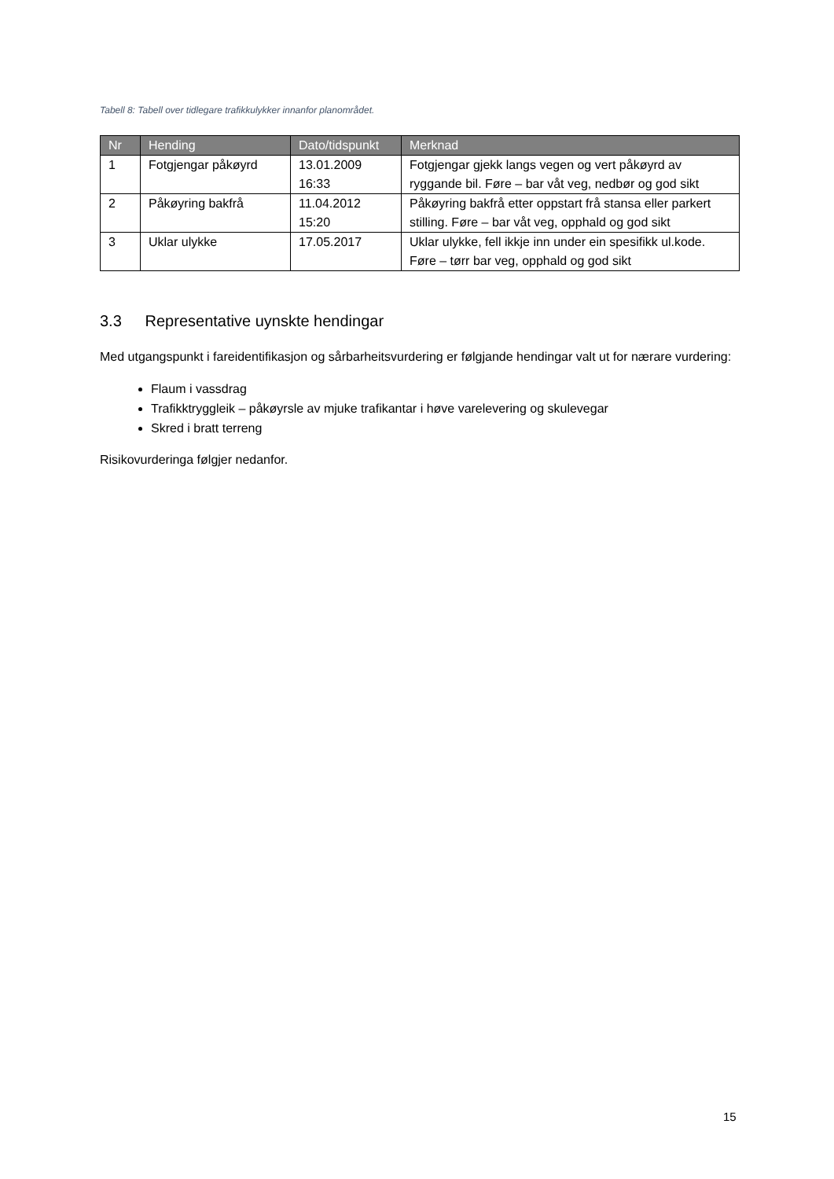Tabell 8: Tabell over tidlegare trafikkulykker innanfor planområdet.
| Nr | Hending | Dato/tidspunkt | Merknad |
| --- | --- | --- | --- |
| 1 | Fotgjengar påkøyrd | 13.01.2009 16:33 | Fotgjengar gjekk langs vegen og vert påkøyrd av ryggande bil. Føre – bar våt veg, nedbør og god sikt |
| 2 | Påkøyring bakfrå | 11.04.2012 15:20 | Påkøyring bakfrå etter oppstart frå stansa eller parkert stilling. Føre – bar våt veg, opphald og god sikt |
| 3 | Uklar ulykke | 17.05.2017 | Uklar ulykke, fell ikkje inn under ein spesifikk ul.kode. Føre – tørr bar veg, opphald og god sikt |
3.3 Representative uynskte hendingar
Med utgangspunkt i fareidentifikasjon og sårbarheitsvurdering er følgjande hendingar valt ut for nærare vurdering:
Flaum i vassdrag
Trafikktryggleik – påkøyrsle av mjuke trafikantar i høve varelevering og skulevegar
Skred i bratt terreng
Risikovurderinga følgjer nedanfor.
15